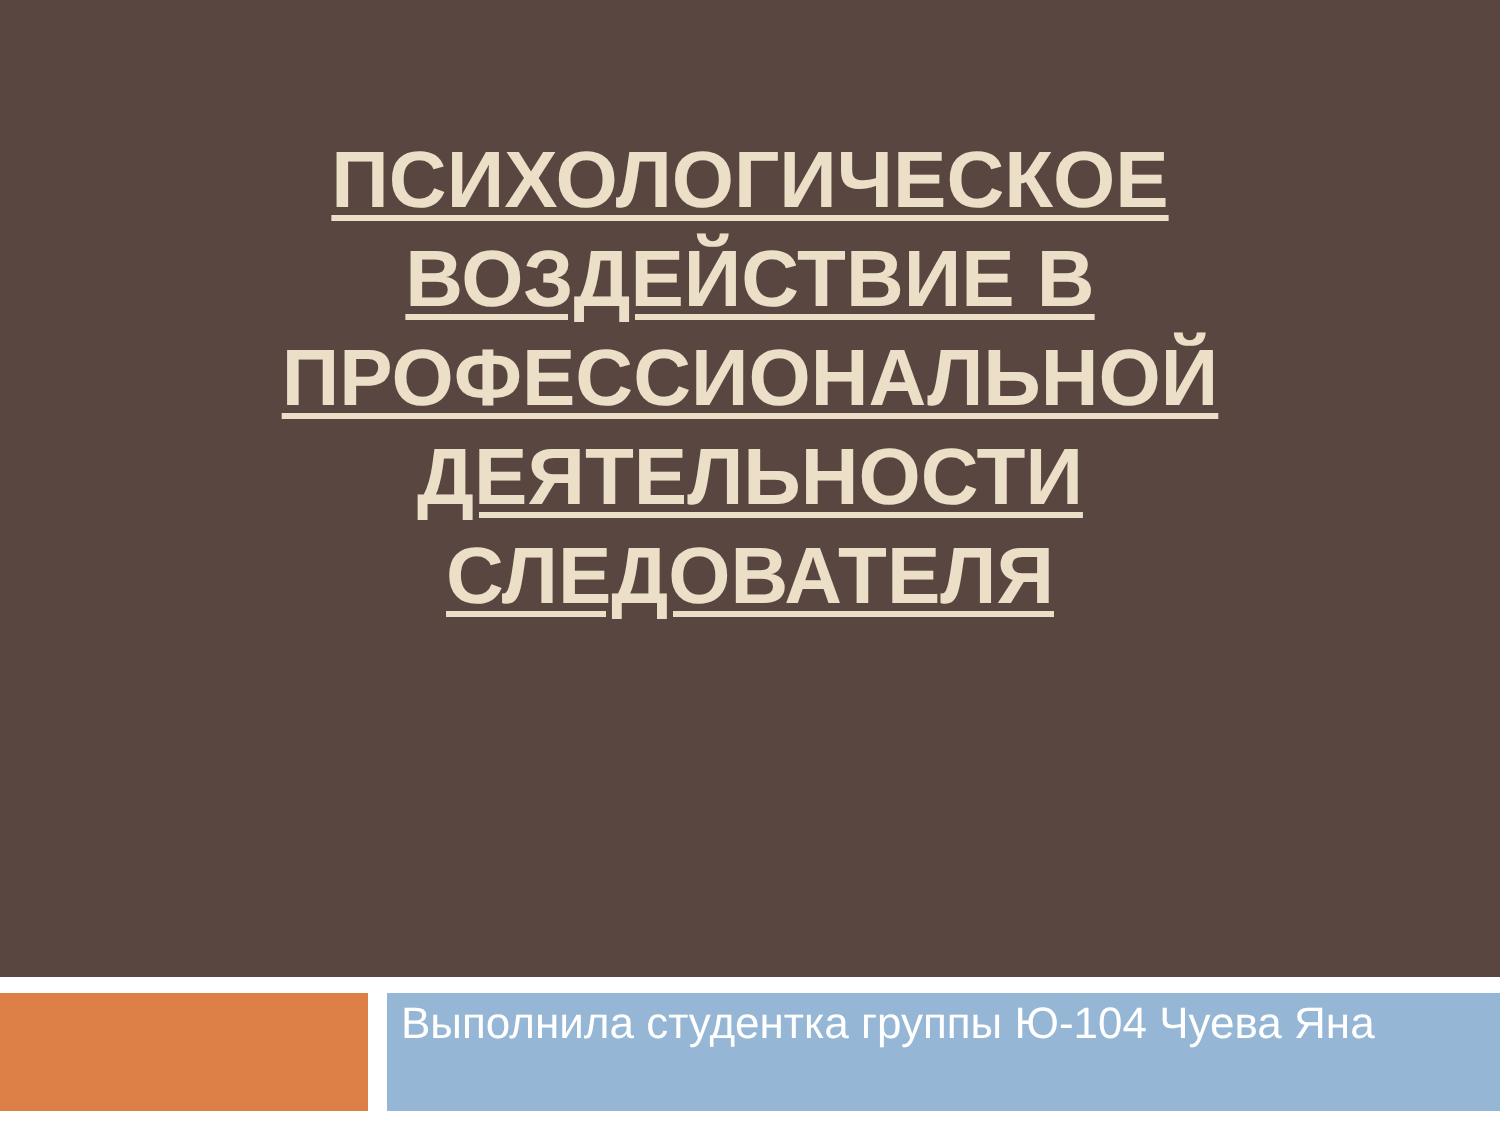ПСИХОЛОГИЧЕСКОЕ ВОЗДЕЙСТВИЕ В ПРОФЕССИОНАЛЬНОЙ ДЕЯТЕЛЬНОСТИ СЛЕДОВАТЕЛЯ
Выполнила студентка группы Ю-104 Чуева Яна